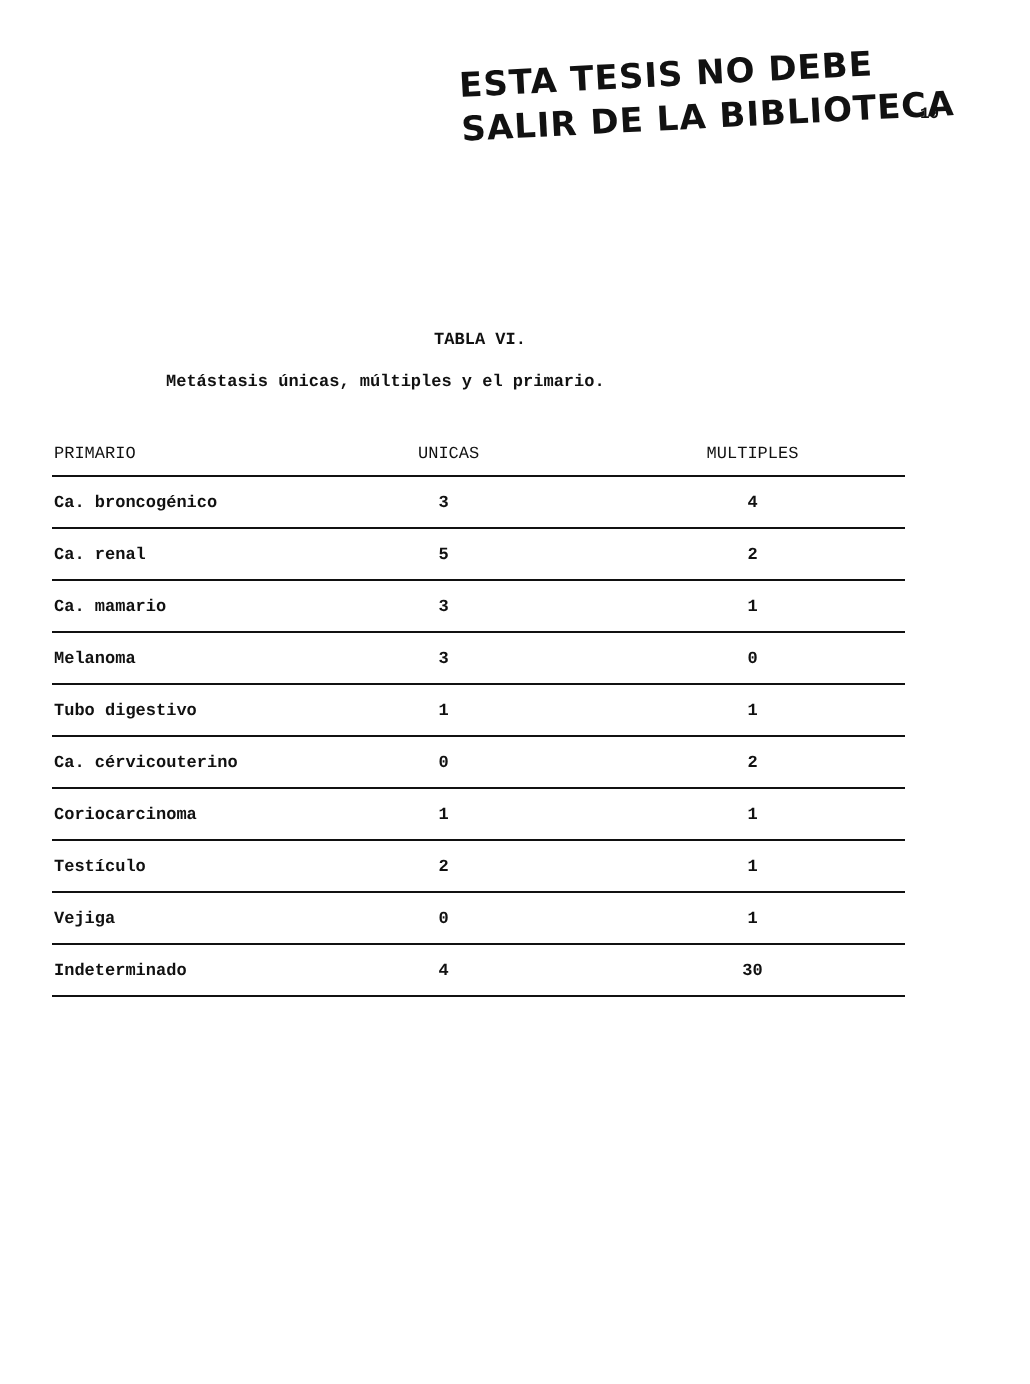ESTA TESIS NO DEBE
SALIR DE LA BIBLIOTECA
19
TABLA VI.
Metástasis únicas, múltiples y el primario.
| PRIMARIO | UNICAS | MULTIPLES |
| --- | --- | --- |
| Ca. broncogénico | 3 | 4 |
| Ca. renal | 5 | 2 |
| Ca. mamario | 3 | 1 |
| Melanoma | 3 | 0 |
| Tubo digestivo | 1 | 1 |
| Ca. cérvicouterino | 0 | 2 |
| Coriocarcinoma | 1 | 1 |
| Testículo | 2 | 1 |
| Vejiga | 0 | 1 |
| Indeterminado | 4 | 30 |